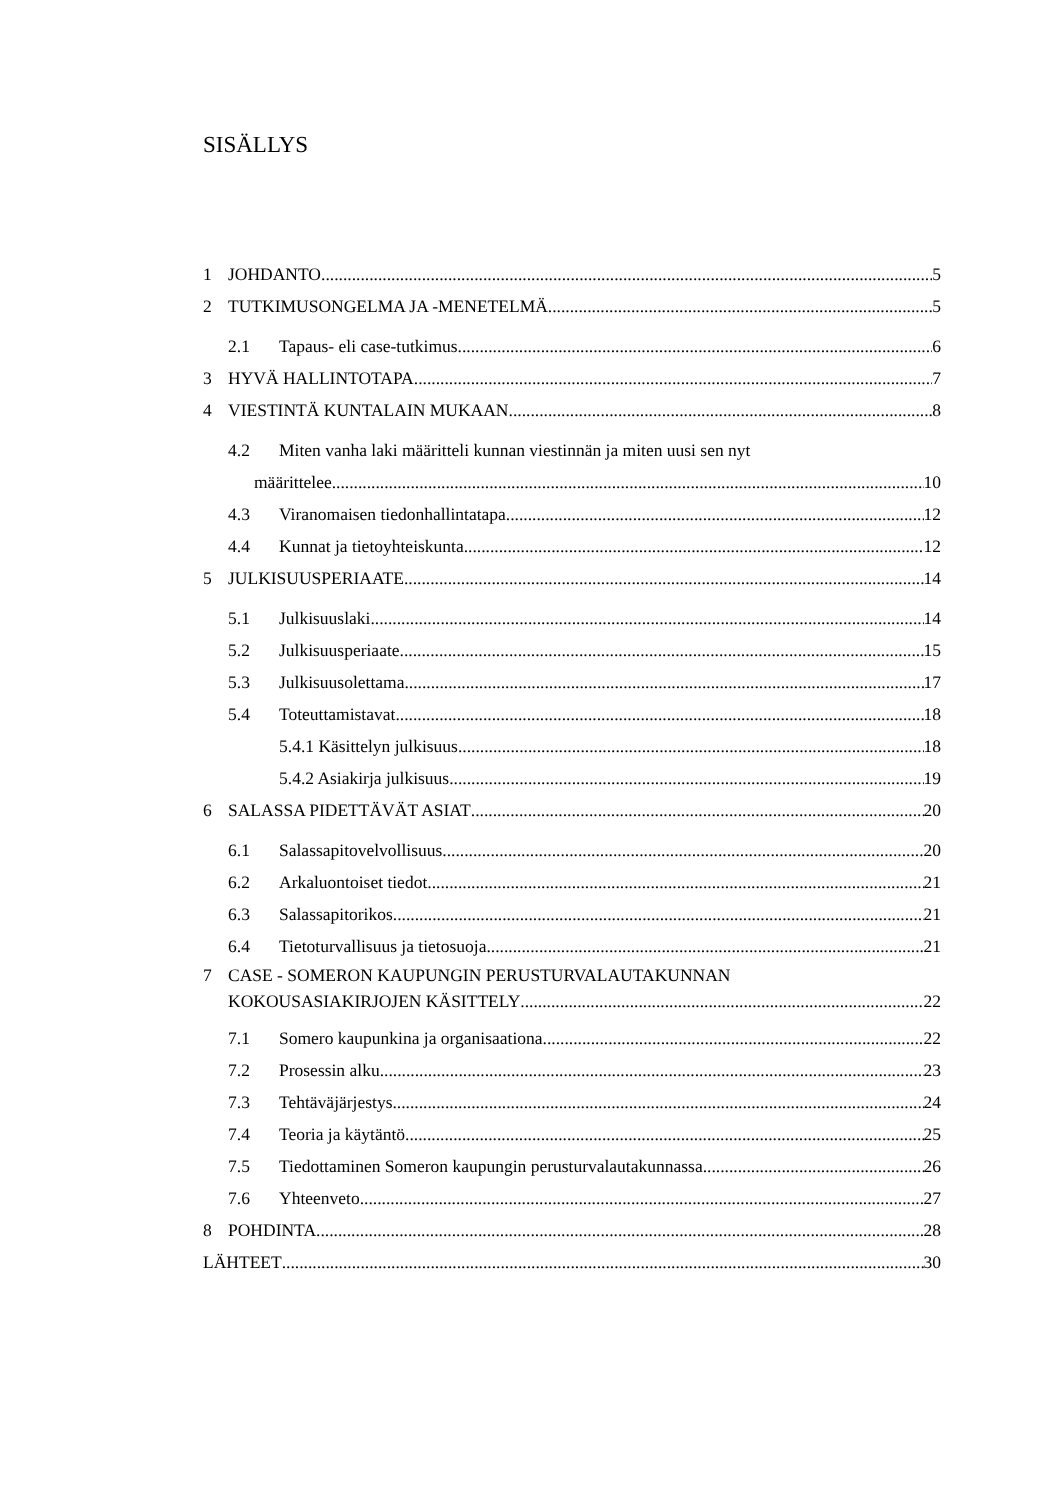SISÄLLYS
1 JOHDANTO 5
2 TUTKIMUSONGELMA JA -MENETELMÄ 5
2.1 Tapaus- eli case-tutkimus 6
3 HYVÄ HALLINTOTAPA 7
4 VIESTINTÄ KUNTALAIN MUKAAN 8
4.2 Miten vanha laki määritteli kunnan viestinnän ja miten uusi sen nyt
määrittelee 10
4.3 Viranomaisen tiedonhallintatapa 12
4.4 Kunnat ja tietoyhteiskunta 12
5 JULKISUUSPERIAATE 14
5.1 Julkisuuslaki 14
5.2 Julkisuusperiaate 15
5.3 Julkisuusolettama 17
5.4 Toteuttamistavat 18
5.4.1 Käsittelyn julkisuus 18
5.4.2 Asiakirja julkisuus 19
6 SALASSA PIDETTÄVÄT ASIAT 20
6.1 Salassapitovelvollisuus 20
6.2 Arkaluontoiset tiedot 21
6.3 Salassapitorikos 21
6.4 Tietoturvallisuus ja tietosuoja 21
7 CASE - SOMERON KAUPUNGIN PERUSTURVALAUTAKUNNAN
KOKOUSASIAKIRJOJEN KÄSITTELY 22
7.1 Somero kaupunkina ja organisaationa 22
7.2 Prosessin alku 23
7.3 Tehtäväjärjestys 24
7.4 Teoria ja käytäntö 25
7.5 Tiedottaminen Someron kaupungin perusturvalautakunnassa 26
7.6 Yhteenveto 27
8 POHDINTA 28
LÄHTEET 30